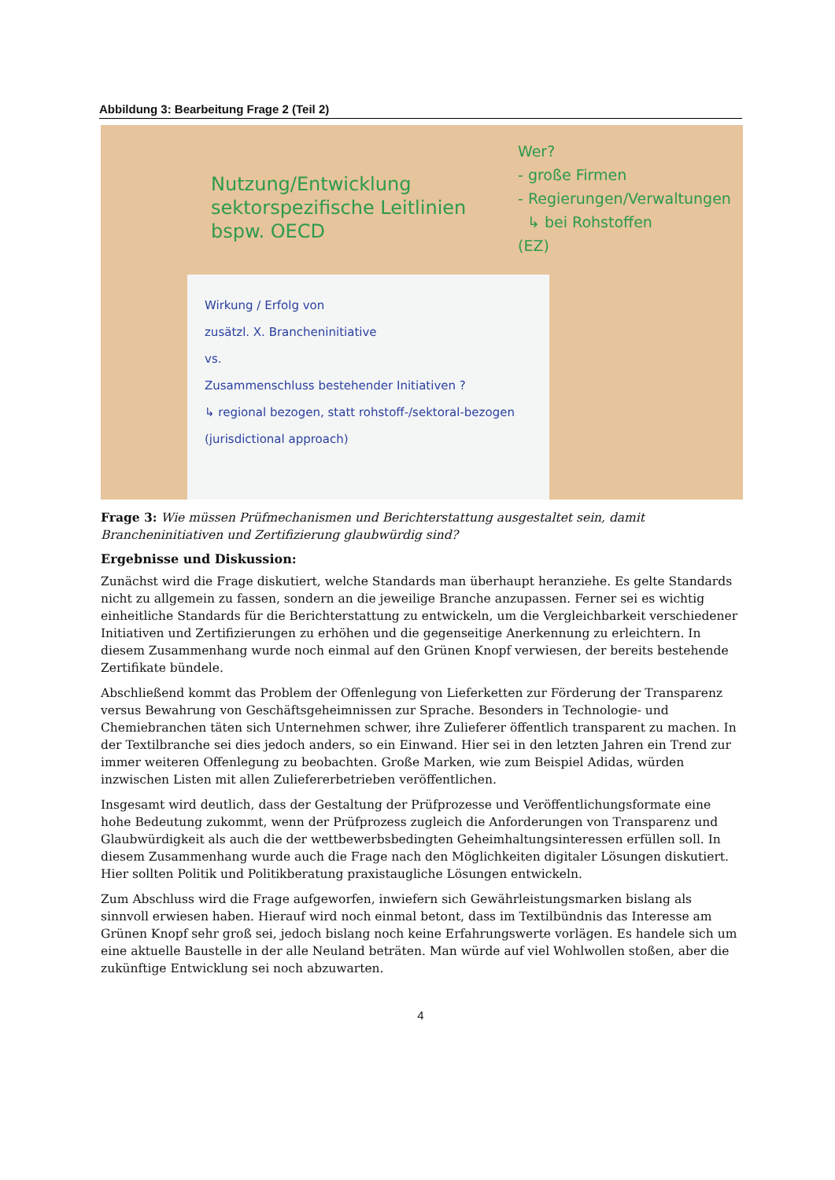Abbildung 3: Bearbeitung Frage 2 (Teil 2)
Nutzung/Entwicklung
sektorspezifische Leitlinien
bspw. OECD
Wer?
- große Firmen
- Regierungen/Verwaltungen
↳ bei Rohstoffen
(EZ)
Wirkung / Erfolg von
zusätzl. X. Brancheninitiative
vs.
Zusammenschluss bestehender Initiativen ?
↳ regional bezogen, statt rohstoff-/sektoral-bezogen (jurisdictional approach)
Frage 3: Wie müssen Prüfmechanismen und Berichterstattung ausgestaltet sein, damit Brancheninitiativen und Zertifizierung glaubwürdig sind?
Ergebnisse und Diskussion:
Zunächst wird die Frage diskutiert, welche Standards man überhaupt heranziehe. Es gelte Standards nicht zu allgemein zu fassen, sondern an die jeweilige Branche anzupassen. Ferner sei es wichtig einheitliche Standards für die Berichterstattung zu entwickeln, um die Vergleichbarkeit verschiedener Initiativen und Zertifizierungen zu erhöhen und die gegenseitige Anerkennung zu erleichtern. In diesem Zusammenhang wurde noch einmal auf den Grünen Knopf verwiesen, der bereits bestehende Zertifikate bündele.
Abschließend kommt das Problem der Offenlegung von Lieferketten zur Förderung der Transparenz versus Bewahrung von Geschäftsgeheimnissen zur Sprache. Besonders in Technologie- und Chemiebranchen täten sich Unternehmen schwer, ihre Zulieferer öffentlich transparent zu machen. In der Textilbranche sei dies jedoch anders, so ein Einwand. Hier sei in den letzten Jahren ein Trend zur immer weiteren Offenlegung zu beobachten. Große Marken, wie zum Beispiel Adidas, würden inzwischen Listen mit allen Zuliefererbetrieben veröffentlichen.
Insgesamt wird deutlich, dass der Gestaltung der Prüfprozesse und Veröffentlichungsformate eine hohe Bedeutung zukommt, wenn der Prüfprozess zugleich die Anforderungen von Transparenz und Glaubwürdigkeit als auch die der wettbewerbsbedingten Geheimhaltungsinteressen erfüllen soll. In diesem Zusammenhang wurde auch die Frage nach den Möglichkeiten digitaler Lösungen diskutiert. Hier sollten Politik und Politikberatung praxistaugliche Lösungen entwickeln.
Zum Abschluss wird die Frage aufgeworfen, inwiefern sich Gewährleistungsmarken bislang als sinnvoll erwiesen haben. Hierauf wird noch einmal betont, dass im Textilbündnis das Interesse am Grünen Knopf sehr groß sei, jedoch bislang noch keine Erfahrungswerte vorlägen. Es handele sich um eine aktuelle Baustelle in der alle Neuland beträten. Man würde auf viel Wohlwollen stoßen, aber die zukünftige Entwicklung sei noch abzuwarten.
4